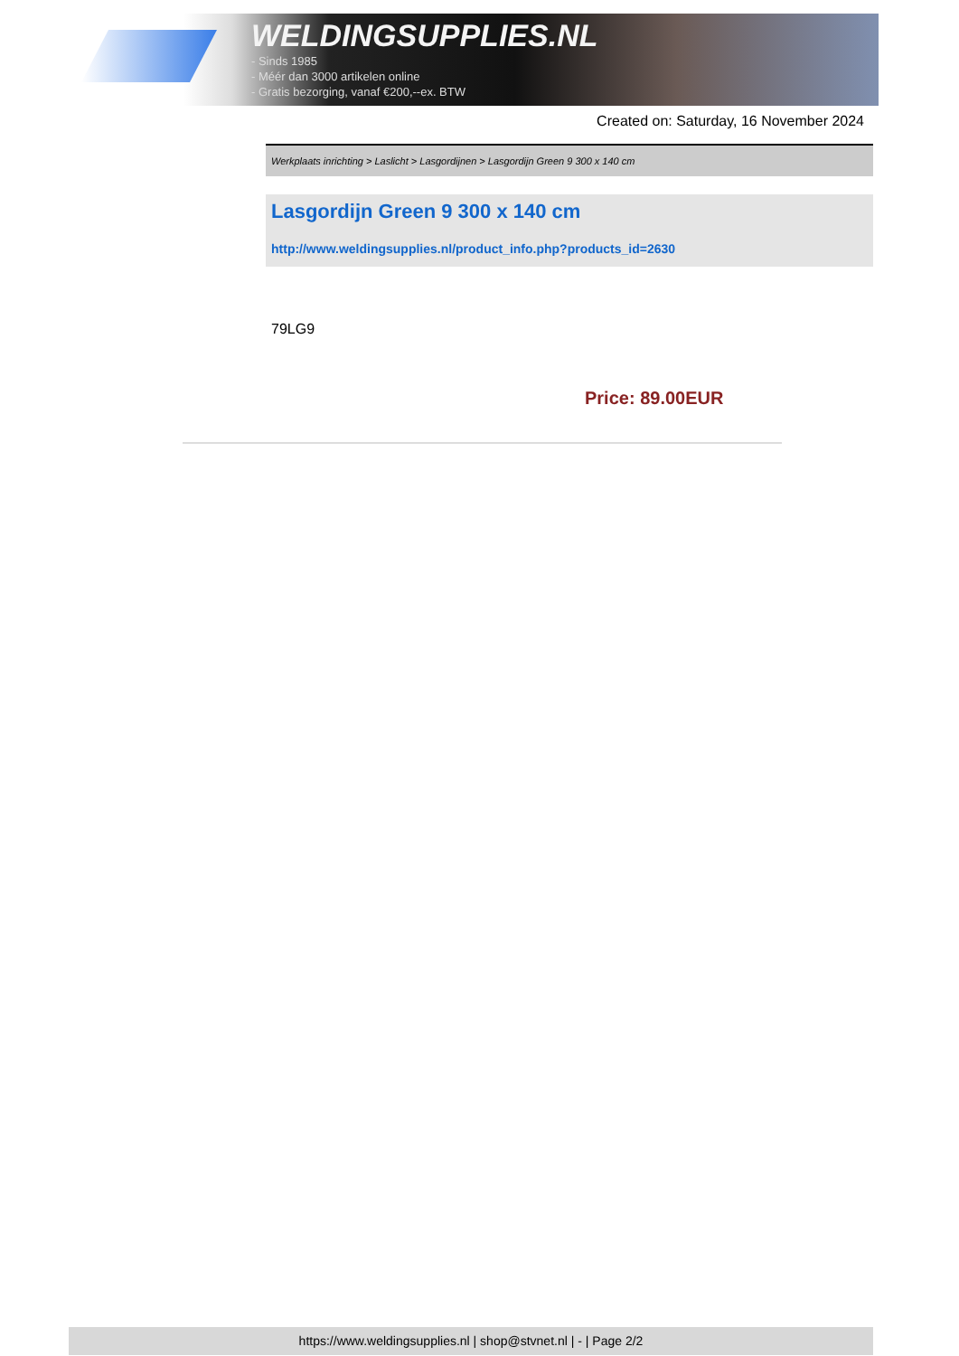WELDINGSUPPLIES.NL
- Sinds 1985
- Méér dan 3000 artikelen online
- Gratis bezorging, vanaf €200,--ex. BTW
Created on: Saturday, 16 November 2024
Werkplaats inrichting > Laslicht > Lasgordijnen > Lasgordijn Green 9 300 x 140 cm
Lasgordijn Green 9 300 x 140 cm
http://www.weldingsupplies.nl/product_info.php?products_id=2630
79LG9
Price: 89.00EUR
https://www.weldingsupplies.nl | shop@stvnet.nl | - | Page 2/2